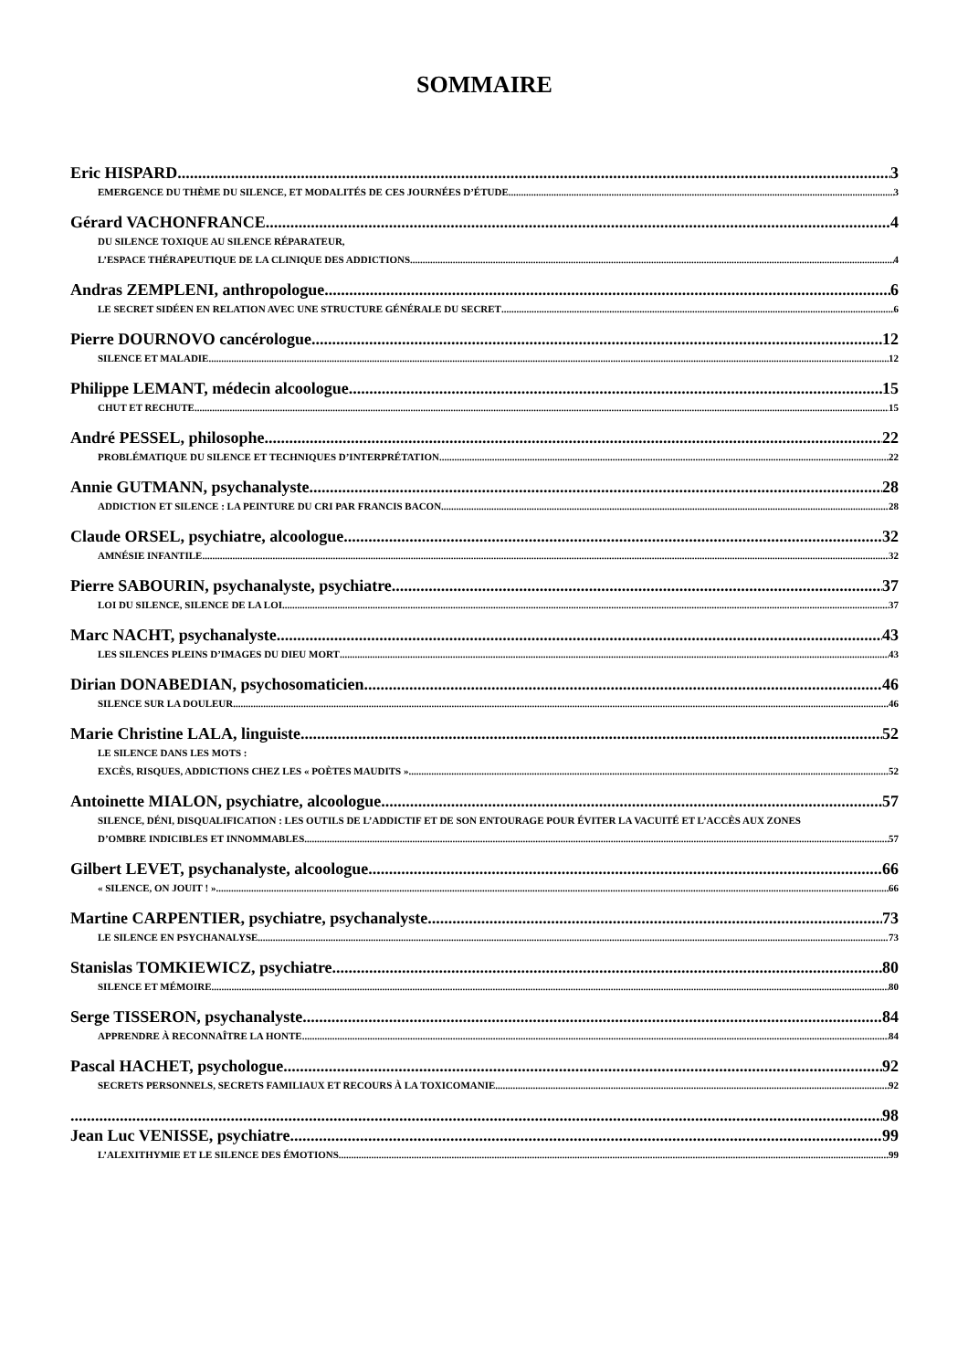SOMMAIRE
Eric HISPARD 3
EMERGENCE DU THÈME DU SILENCE, ET MODALITÉS DE CES JOURNÉES D’ÉTUDE 3
Gérard VACHONFRANCE 4
DU SILENCE TOXIQUE AU SILENCE RÉPARATEUR,
L’ESPACE THÉRAPEUTIQUE DE LA CLINIQUE DES ADDICTIONS 4
Andras ZEMPLENI, anthropologue 6
LE SECRET SIDÉEN EN RELATION AVEC UNE STRUCTURE GÉNÉRALE DU SECRET 6
Pierre DOURNOVO cancérologue 12
SILENCE ET MALADIE 12
Philippe LEMANT, médecin alcoologue 15
CHUT ET RECHUTE 15
André PESSEL, philosophe 22
PROBLÉMATIQUE DU SILENCE ET TECHNIQUES D’INTERPRÉTATION 22
Annie GUTMANN, psychanalyste 28
ADDICTION ET SILENCE : LA PEINTURE DU CRI PAR FRANCIS BACON 28
Claude ORSEL, psychiatre, alcoologue 32
AMNÉSIE INFANTILE 32
Pierre SABOURIN, psychanalyste, psychiatre 37
LOI DU SILENCE, SILENCE DE LA LOI 37
Marc NACHT, psychanalyste 43
LES SILENCES PLEINS D’IMAGES DU DIEU MORT 43
Dirian DONABEDIAN, psychosomaticien 46
SILENCE SUR LA DOULEUR 46
Marie Christine LALA, linguiste 52
LE SILENCE DANS LES MOTS :
EXCÈS, RISQUES, ADDICTIONS CHEZ LES « POÈTES MAUDITS » 52
Antoinette MIALON, psychiatre, alcoologue 57
SILENCE, DÉNI, DISQUALIFICATION : LES OUTILS DE L’ADDICTIF ET DE SON ENTOURAGE POUR ÉVITER LA VACUITÉ ET L’ACCÈS AUX ZONES
D’OMBRE INDICIBLES ET INNOMMABLES 57
Gilbert LEVET, psychanalyste, alcoologue 66
« SILENCE, ON JOUIT ! » 66
Martine CARPENTIER, psychiatre, psychanalyste 73
LE SILENCE EN PSYCHANALYSE 73
Stanislas TOMKIEWICZ, psychiatre 80
SILENCE ET MÉMOIRE 80
Serge TISSERON, psychanalyste 84
APPRENDRE À RECONNAÎTRE LA HONTE 84
Pascal HACHET, psychologue 92
SECRETS PERSONNELS, SECRETS FAMILIAUX ET RECOURS À LA TOXICOMANIE 92
98
Jean Luc VENISSE, psychiatre 99
L’ALEXITHYMIE ET LE SILENCE DES ÉMOTIONS 99